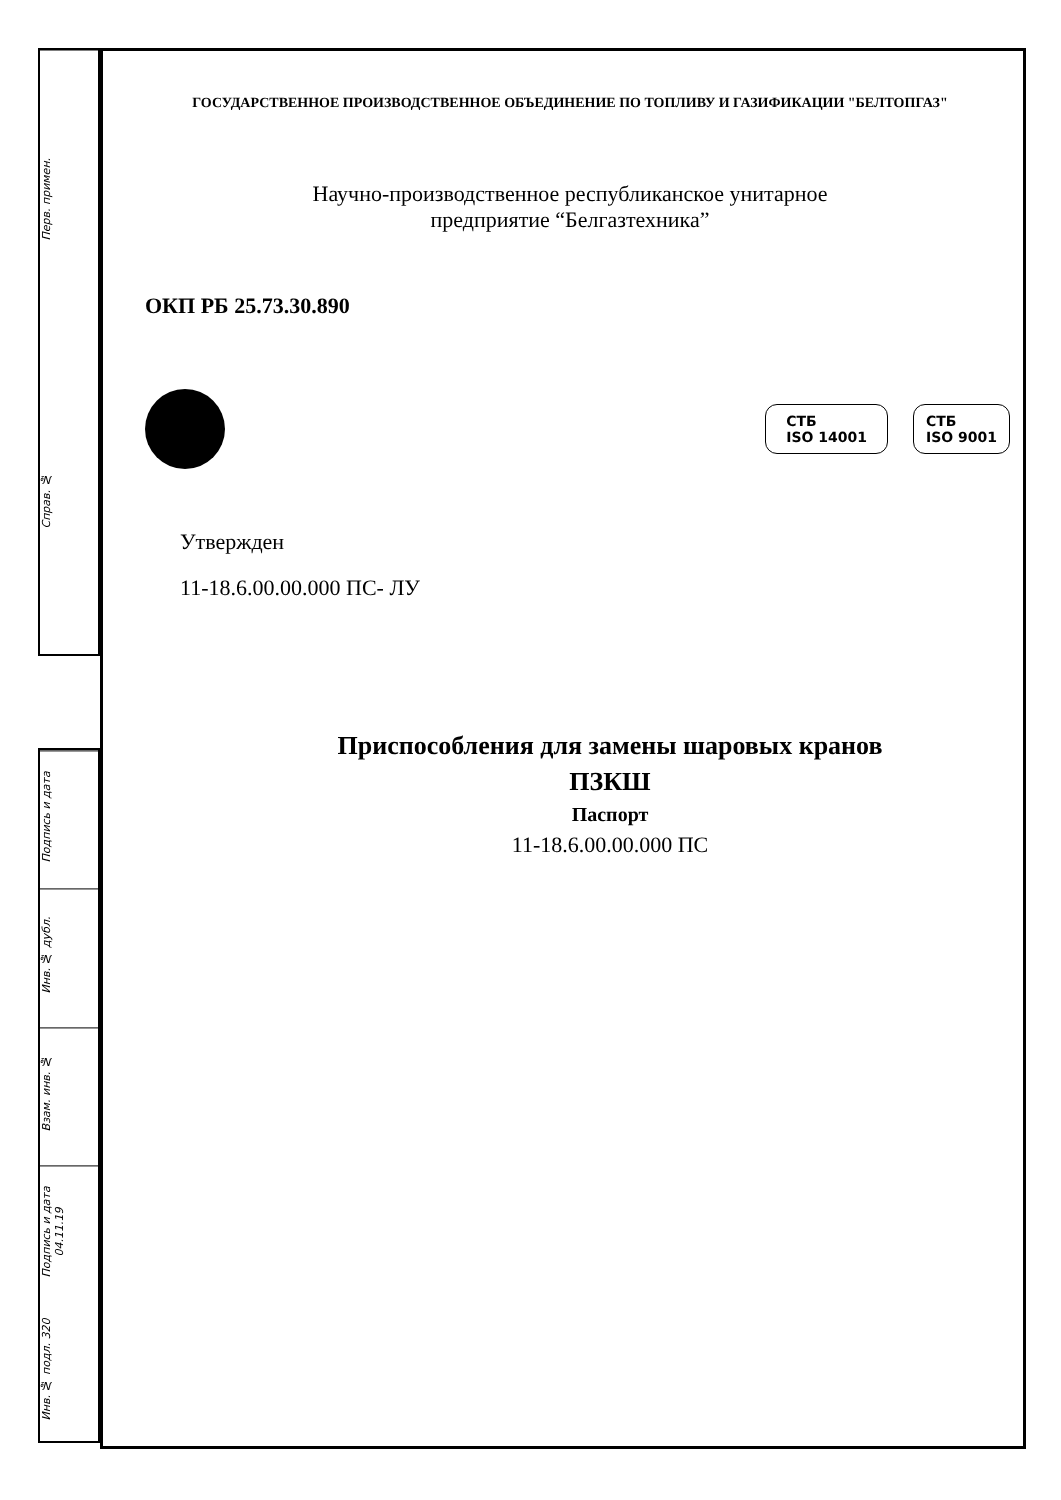Перв. примен.
Справ. №
Подпись и дата
Инв. № дубл.
Взам. инв. №
Подпись и дата 04.11.19
Инв. № подл. 320
ГОСУДАРСТВЕННОЕ ПРОИЗВОДСТВЕННОЕ ОБЪЕДИНЕНИЕ ПО ТОПЛИВУ И ГАЗИФИКАЦИИ "БЕЛТОПГАЗ"
Научно-производственное республиканское унитарное
предприятие “Белгазтехника”
ОКП РБ 25.73.30.890
СТБ
ISO 14001
СТБ
ISO 9001
Утвержден
11-18.6.00.00.000 ПС- ЛУ
Приспособления для замены шаровых кранов
ПЗКШ
Паспорт
11-18.6.00.00.000 ПС